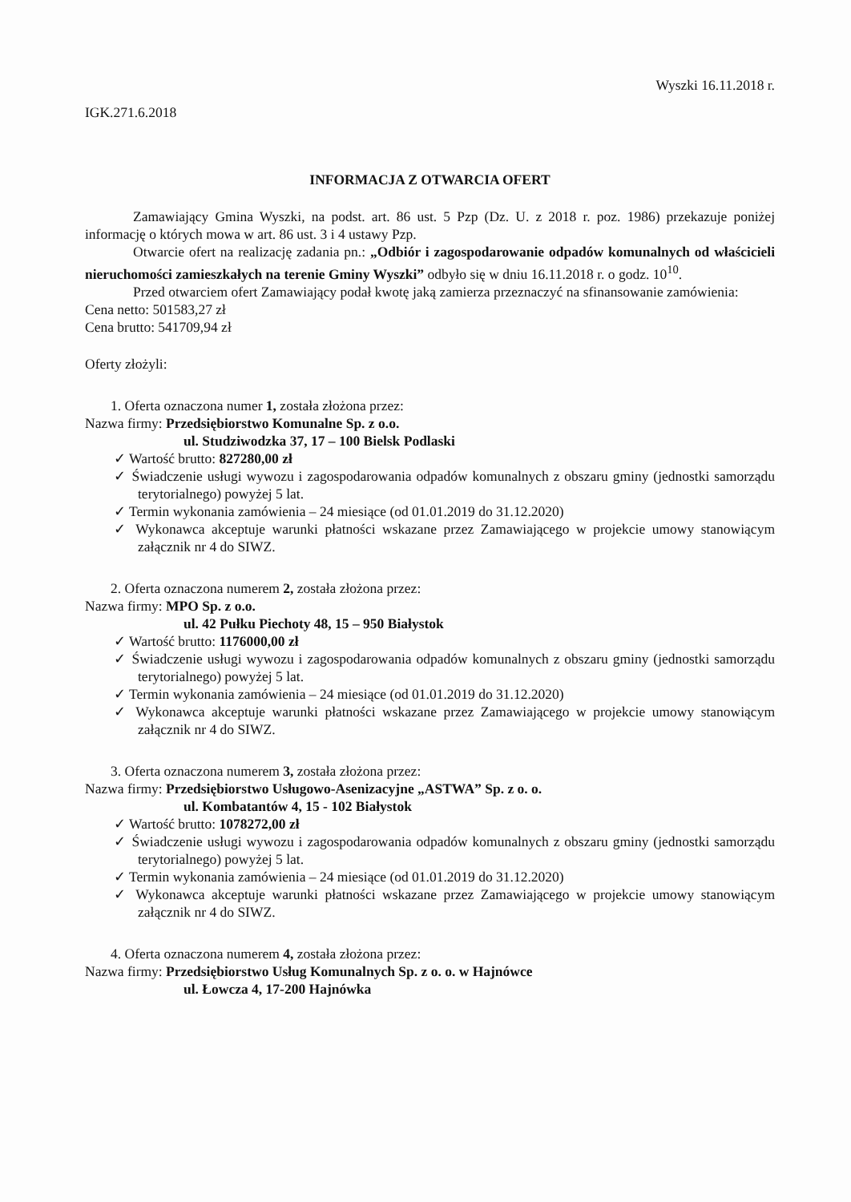Wyszki 16.11.2018 r.
IGK.271.6.2018
INFORMACJA Z OTWARCIA OFERT
Zamawiający Gmina Wyszki, na podst. art. 86 ust. 5 Pzp (Dz. U. z 2018 r. poz. 1986) przekazuje poniżej informację o których mowa w art. 86 ust. 3 i 4 ustawy Pzp.
Otwarcie ofert na realizację zadania pn.: „Odbiór i zagospodarowanie odpadów komunalnych od właścicieli nieruchomości zamieszkałych na terenie Gminy Wyszki” odbyło się w dniu 16.11.2018 r. o godz. 10<sup>10</sup>.
Przed otwarciem ofert Zamawiający podał kwotę jaką zamierza przeznaczyć na sfinansowanie zamówienia:
Cena netto: 501583,27 zł
Cena brutto: 541709,94 zł
Oferty złożyli:
1. Oferta oznaczona numer 1, została złożona przez:
Nazwa firmy: Przedsiębiorstwo Komunalne Sp. z o.o.
ul. Studziwodzka 37, 17 – 100 Bielsk Podlaski
✓ Wartość brutto: 827280,00 zł
✓ Świadczenie usługi wywozu i zagospodarowania odpadów komunalnych z obszaru gminy (jednostki samorządu terytorialnego) powyżej 5 lat.
✓ Termin wykonania zamówienia – 24 miesiące (od 01.01.2019 do 31.12.2020)
✓ Wykonawca akceptuje warunki płatności wskazane przez Zamawiającego w projekcie umowy stanowiącym załącznik nr 4 do SIWZ.
2. Oferta oznaczona numerem 2, została złożona przez:
Nazwa firmy: MPO Sp. z o.o.
ul. 42 Pułku Piechoty 48, 15 – 950 Białystok
✓ Wartość brutto: 1176000,00 zł
✓ Świadczenie usługi wywozu i zagospodarowania odpadów komunalnych z obszaru gminy (jednostki samorządu terytorialnego) powyżej 5 lat.
✓ Termin wykonania zamówienia – 24 miesiące (od 01.01.2019 do 31.12.2020)
✓ Wykonawca akceptuje warunki płatności wskazane przez Zamawiającego w projekcie umowy stanowiącym załącznik nr 4 do SIWZ.
3. Oferta oznaczona numerem 3, została złożona przez:
Nazwa firmy: Przedsiębiorstwo Usługowo-Asenizacyjne „ASTWA” Sp. z o. o.
ul. Kombatantów 4, 15 - 102 Białystok
✓ Wartość brutto: 1078272,00 zł
✓ Świadczenie usługi wywozu i zagospodarowania odpadów komunalnych z obszaru gminy (jednostki samorządu terytorialnego) powyżej 5 lat.
✓ Termin wykonania zamówienia – 24 miesiące (od 01.01.2019 do 31.12.2020)
✓ Wykonawca akceptuje warunki płatności wskazane przez Zamawiającego w projekcie umowy stanowiącym załącznik nr 4 do SIWZ.
4. Oferta oznaczona numerem 4, została złożona przez:
Nazwa firmy: Przedsiębiorstwo Usług Komunalnych Sp. z o. o. w Hajnówce
ul. Łowcza 4, 17-200 Hajnówka